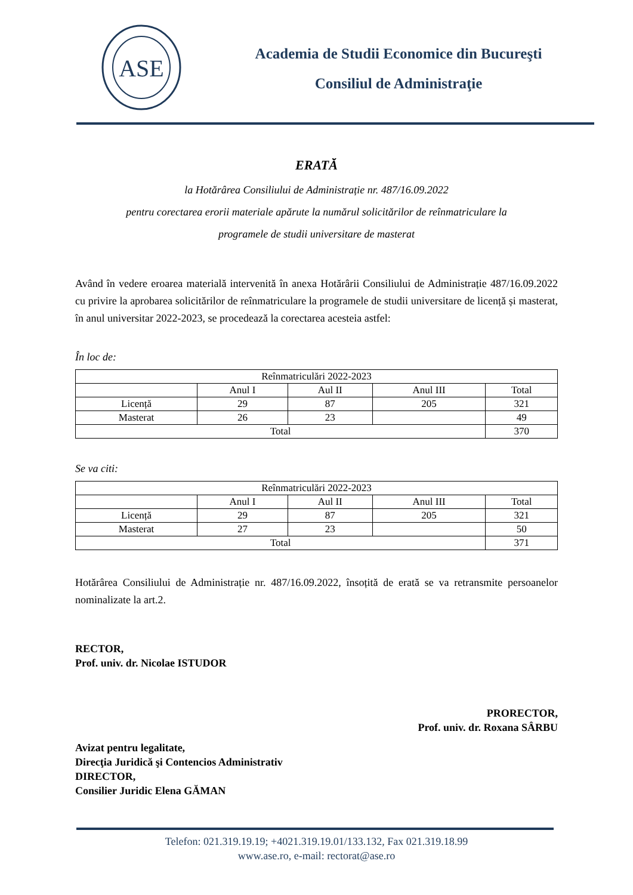ASE
Academia de Studii Economice din Bucureşti
Consiliul de Administraţie
ERATĂ
la Hotărârea Consiliului de Administrație nr. 487/16.09.2022
pentru corectarea erorii materiale apărute la numărul solicitărilor de reînmatriculare la
programele de studii universitare de masterat
Având în vedere eroarea materială intervenită în anexa Hotărârii Consiliului de Administrație 487/16.09.2022 cu privire la aprobarea solicitărilor de reînmatriculare la programele de studii universitare de licență și masterat, în anul universitar 2022-2023, se procedează la corectarea acesteia astfel:
În loc de:
| Reînmatriculări 2022-2023 | | | | |
| | Anul I | Aul II | Anul III | Total |
| Licență | 29 | 87 | 205 | 321 |
| Masterat | 26 | 23 | | 49 |
| Total | | | | 370 |
Se va citi:
| Reînmatriculări 2022-2023 | | | | |
| | Anul I | Aul II | Anul III | Total |
| Licență | 29 | 87 | 205 | 321 |
| Masterat | 27 | 23 | | 50 |
| Total | | | | 371 |
Hotărârea Consiliului de Administrație nr. 487/16.09.2022, însoțită de erată se va retransmite persoanelor nominalizate la art.2.
RECTOR,
Prof. univ. dr. Nicolae ISTUDOR
PRORECTOR,
Prof. univ. dr. Roxana SÂRBU
Avizat pentru legalitate,
Direcţia Juridică şi Contencios Administrativ
DIRECTOR,
Consilier Juridic Elena GĂMAN
Telefon: 021.319.19.19; +4021.319.19.01/133.132, Fax 021.319.18.99
www.ase.ro, e-mail: rectorat@ase.ro